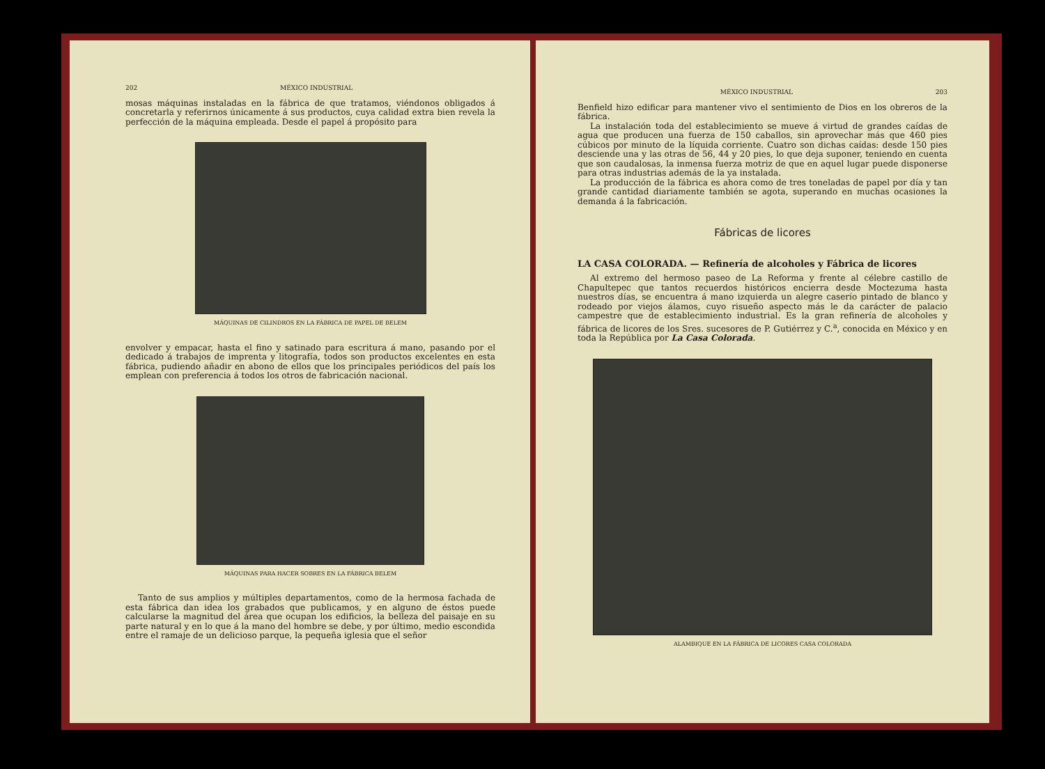202 MÉXICO INDUSTRIAL
mosas máquinas instaladas en la fábrica de que tratamos, viéndonos obligados á concretarla y referirnos únicamente á sus productos, cuya calidad extra bien revela la perfección de la máquina empleada. Desde el papel á propósito para
MÁQUINAS DE CILINDROS EN LA FÁBRICA DE PAPEL DE BELEM
envolver y empacar, hasta el fino y satinado para escritura á mano, pasando por el dedicado á trabajos de imprenta y litografía, todos son productos excelentes en esta fábrica, pudiendo añadir en abono de ellos que los principales periódicos del país los emplean con preferencia á todos los otros de fabricación nacional.
MÁQUINAS PARA HACER SOBRES EN LA FÁBRICA BELEM
Tanto de sus amplios y múltiples departamentos, como de la hermosa fachada de esta fábrica dan idea los grabados que publicamos, y en alguno de éstos puede calcularse la magnitud del área que ocupan los edificios, la belleza del paisaje en su parte natural y en lo que á la mano del hombre se debe, y por último, medio escondida entre el ramaje de un delicioso parque, la pequeña iglesia que el señor
MÉXICO INDUSTRIAL 203
Benfield hizo edificar para mantener vivo el sentimiento de Dios en los obreros de la fábrica.
La instalación toda del establecimiento se mueve á virtud de grandes caídas de agua que producen una fuerza de 150 caballos, sin aprovechar más que 460 pies cúbicos por minuto de la líquida corriente. Cuatro son dichas caídas: desde 150 pies desciende una y las otras de 56, 44 y 20 pies, lo que deja suponer, teniendo en cuenta que son caudalosas, la inmensa fuerza motriz de que en aquel lugar puede disponerse para otras industrias además de la ya instalada.
La producción de la fábrica es ahora como de tres toneladas de papel por día y tan grande cantidad diariamente también se agota, superando en muchas ocasiones la demanda á la fabricación.
Fábricas de licores
LA CASA COLORADA. — Refinería de alcoholes y Fábrica de licores
Al extremo del hermoso paseo de La Reforma y frente al célebre castillo de Chapultepec que tantos recuerdos históricos encierra desde Moctezuma hasta nuestros días, se encuentra á mano izquierda un alegre caserío pintado de blanco y rodeado por viejos álamos, cuyo risueño aspecto más le da carácter de palacio campestre que de establecimiento industrial. Es la gran refinería de alcoholes y fábrica de licores de los Sres. sucesores de P. Gutiérrez y C.<sup>a</sup>, conocida en México y en toda la República por La Casa Colorada.
ALAMBIQUE EN LA FÁBRICA DE LICORES CASA COLORADA